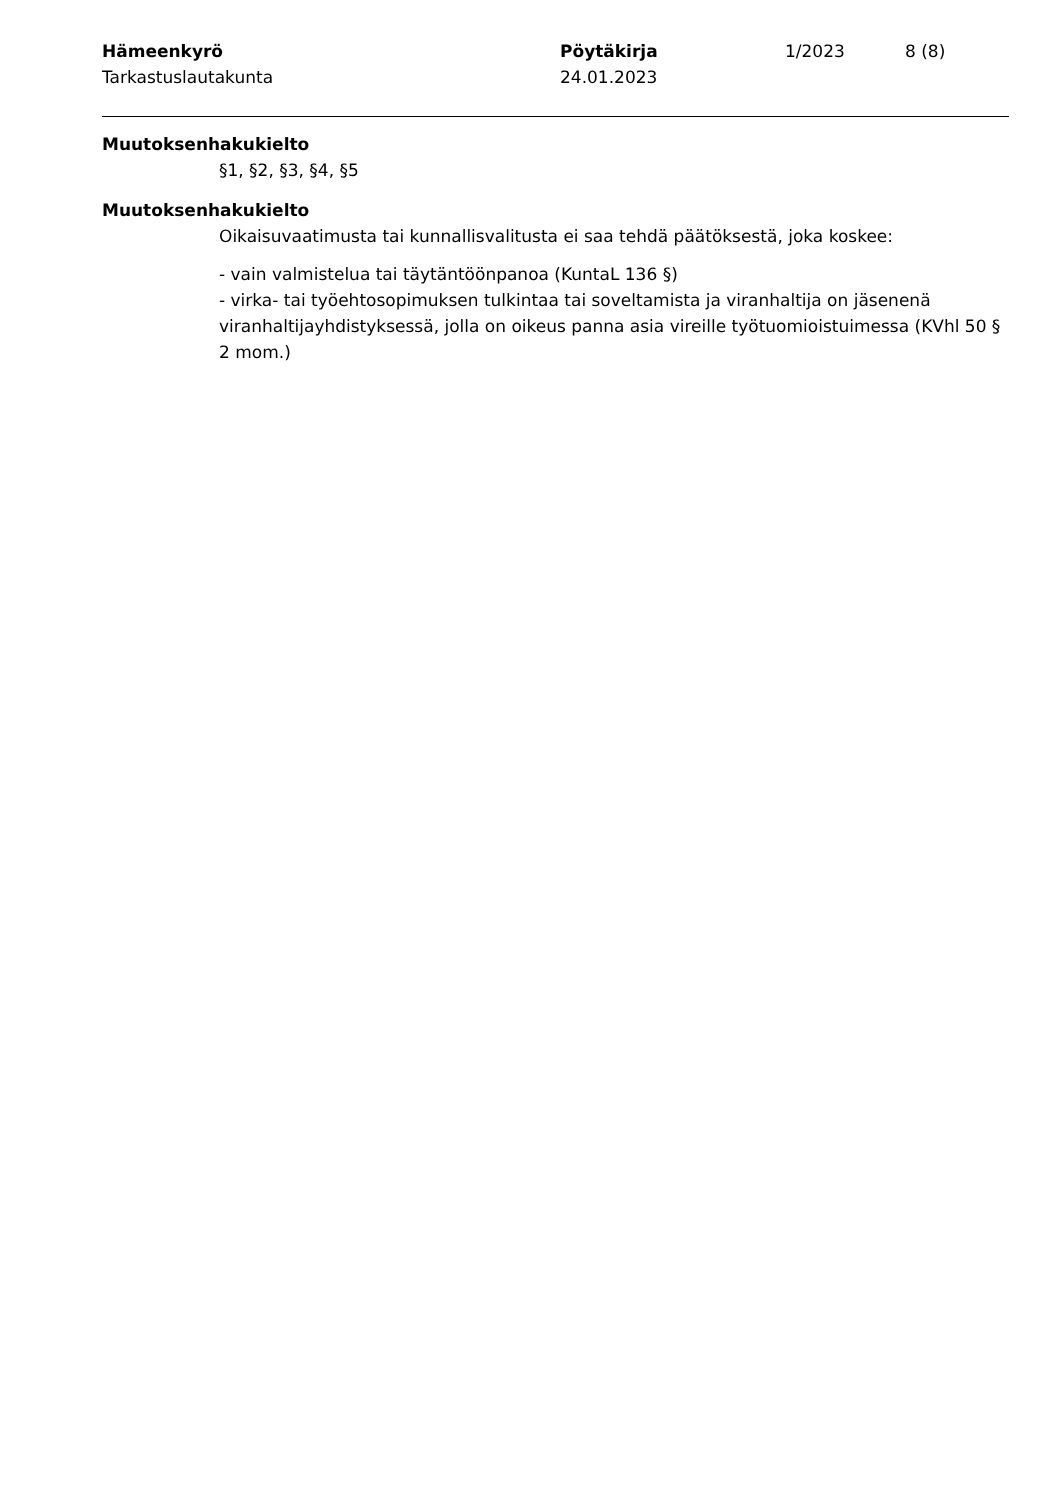Hämeenkyrö
Tarkastuslautakunta
Pöytäkirja
24.01.2023
1/2023 8 (8)
Muutoksenhakukielto
§1, §2, §3, §4, §5
Muutoksenhakukielto
Oikaisuvaatimusta tai kunnallisvalitusta ei saa tehdä päätöksestä, joka koskee:
- vain valmistelua tai täytäntöönpanoa (KuntaL 136 §)
- virka- tai työehtosopimuksen tulkintaa tai soveltamista ja viranhaltija on jäsenenä viranhaltijayhdistyksessä, jolla on oikeus panna asia vireille työtuomioistuimessa (KVhl 50 § 2 mom.)